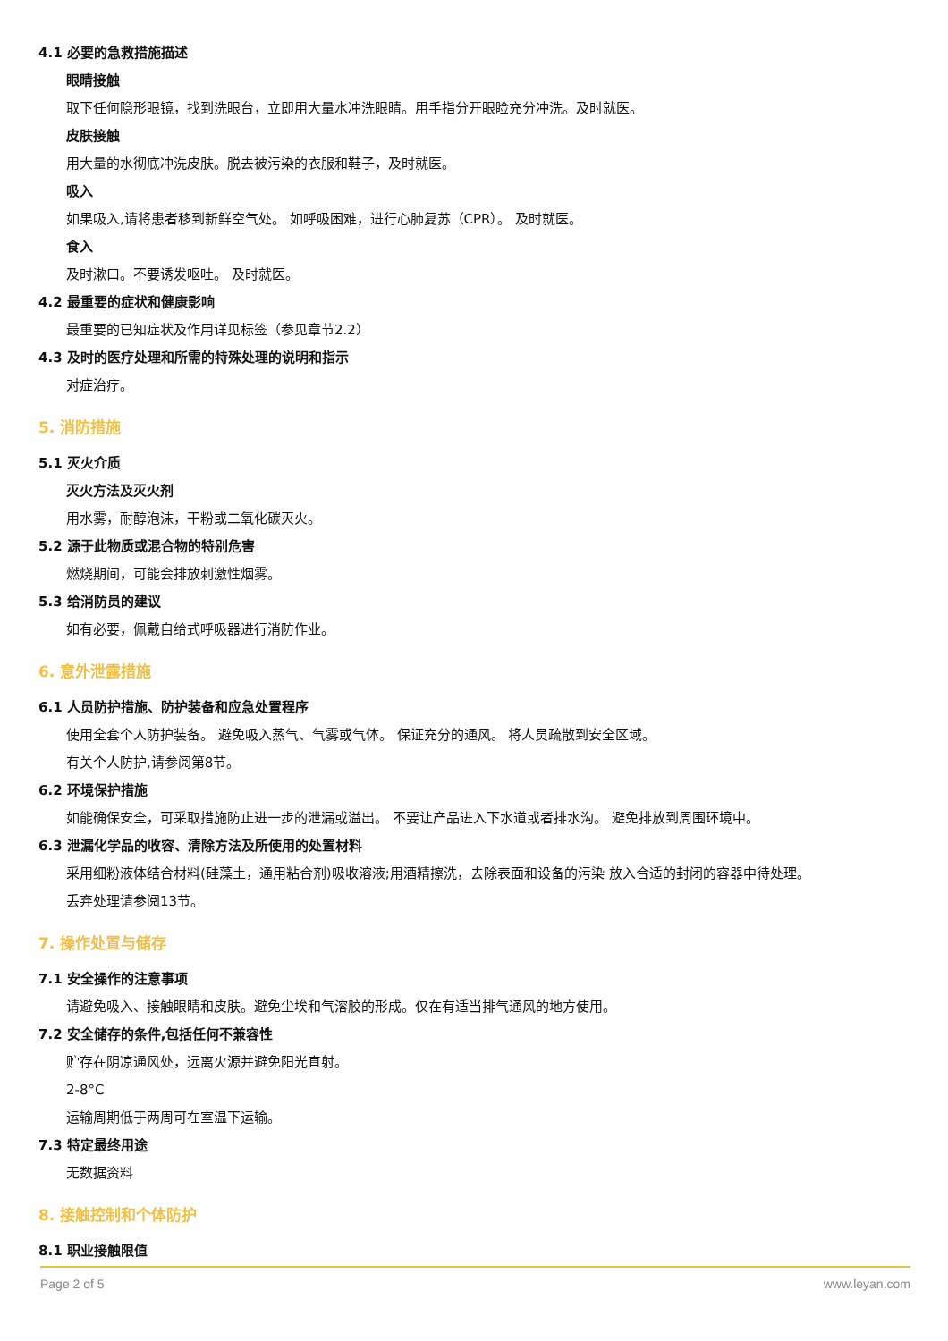4.1 必要的急救措施描述
眼睛接触
取下任何隐形眼镜，找到洗眼台，立即用大量水冲洗眼睛。用手指分开眼睑充分冲洗。及时就医。
皮肤接触
用大量的水彻底冲洗皮肤。脱去被污染的衣服和鞋子，及时就医。
吸入
如果吸入,请将患者移到新鲜空气处。 如呼吸困难，进行心肺复苏（CPR）。 及时就医。
食入
及时漱口。不要诱发呕吐。 及时就医。
4.2 最重要的症状和健康影响
最重要的已知症状及作用详见标签（参见章节2.2）
4.3 及时的医疗处理和所需的特殊处理的说明和指示
对症治疗。
5. 消防措施
5.1 灭火介质
灭火方法及灭火剂
用水雾，耐醇泡沫，干粉或二氧化碳灭火。
5.2 源于此物质或混合物的特别危害
燃烧期间，可能会排放刺激性烟雾。
5.3 给消防员的建议
如有必要，佩戴自给式呼吸器进行消防作业。
6. 意外泄露措施
6.1 人员防护措施、防护装备和应急处置程序
使用全套个人防护装备。 避免吸入蒸气、气雾或气体。 保证充分的通风。 将人员疏散到安全区域。
有关个人防护,请参阅第8节。
6.2 环境保护措施
如能确保安全，可采取措施防止进一步的泄漏或溢出。 不要让产品进入下水道或者排水沟。 避免排放到周围环境中。
6.3 泄漏化学品的收容、清除方法及所使用的处置材料
采用细粉液体结合材料(硅藻土，通用粘合剂)吸收溶液;用酒精擦洗，去除表面和设备的污染 放入合适的封闭的容器中待处理。
丢弃处理请参阅13节。
7. 操作处置与储存
7.1 安全操作的注意事项
请避免吸入、接触眼睛和皮肤。避免尘埃和气溶胶的形成。仅在有适当排气通风的地方使用。
7.2 安全储存的条件,包括任何不兼容性
贮存在阴凉通风处，远离火源并避免阳光直射。
2-8°C
运输周期低于两周可在室温下运输。
7.3 特定最终用途
无数据资料
8. 接触控制和个体防护
8.1 职业接触限值
Page 2 of 5 www.leyan.com